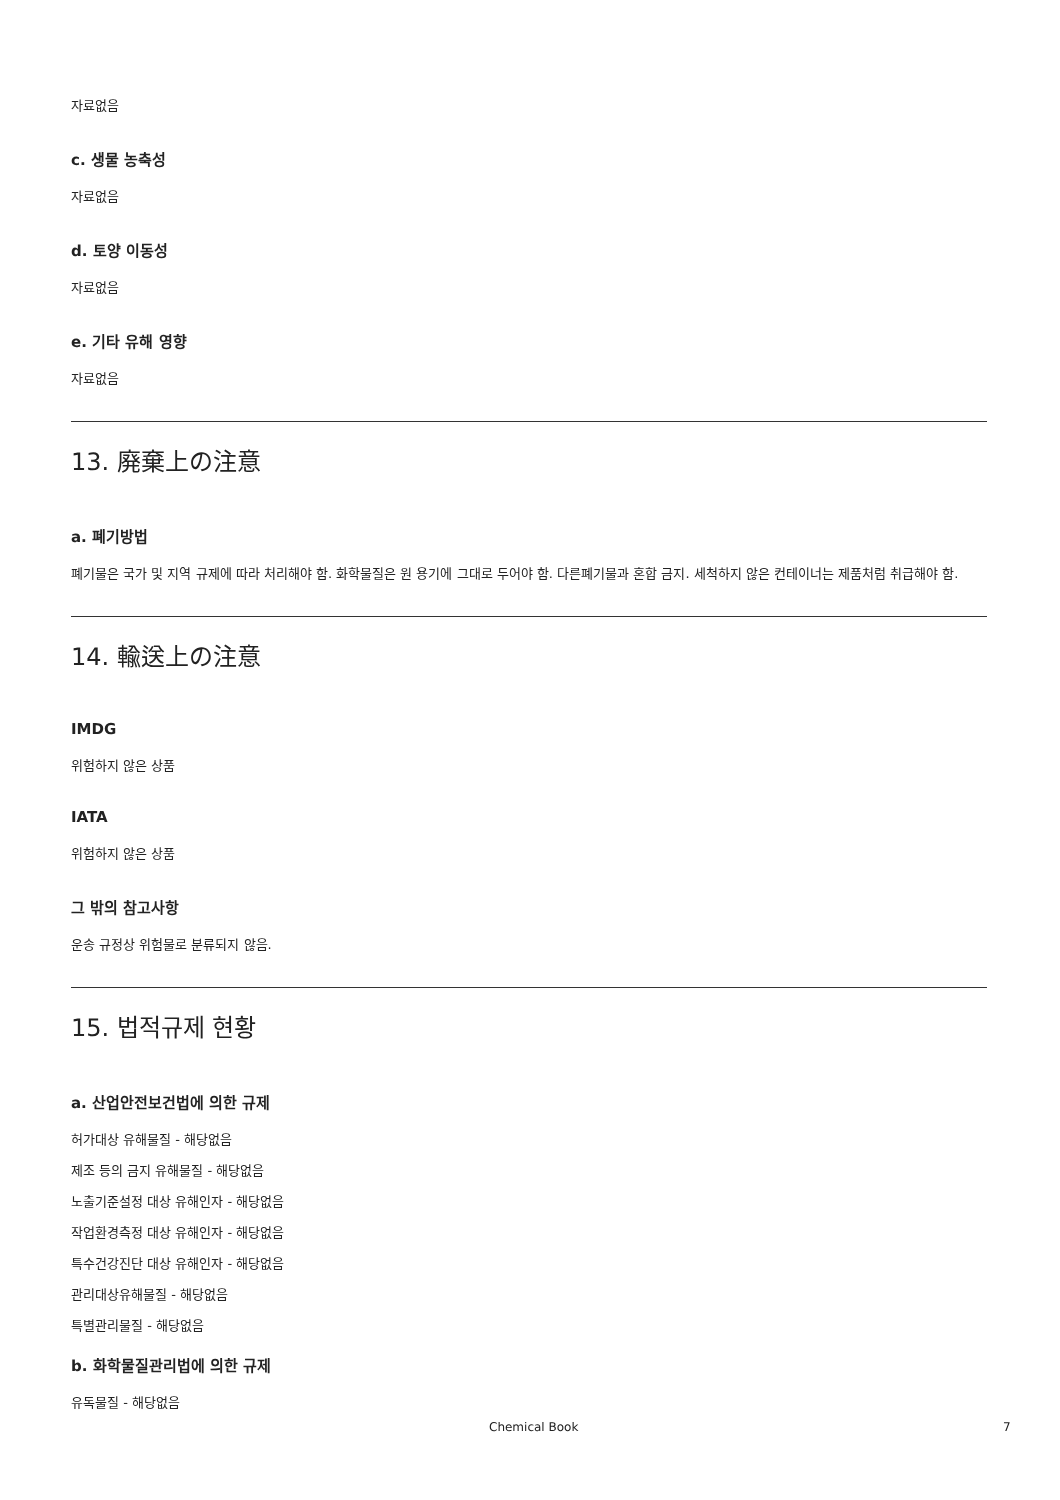자료없음
c. 생물 농축성
자료없음
d. 토양 이동성
자료없음
e. 기타 유해 영향
자료없음
13. 廃棄上の注意
a. 폐기방법
폐기물은 국가 및 지역 규제에 따라 처리해야 함. 화학물질은 원 용기에 그대로 두어야 함. 다른폐기물과 혼합 금지. 세척하지 않은 컨테이너는 제품처럼 취급해야 함.
14. 輸送上の注意
IMDG
위험하지 않은 상품
IATA
위험하지 않은 상품
그 밖의 참고사항
운송 규정상 위험물로 분류되지 않음.
15. 법적규제 현황
a. 산업안전보건법에 의한 규제
허가대상 유해물질 - 해당없음
제조 등의 금지 유해물질 - 해당없음
노출기준설정 대상 유해인자 - 해당없음
작업환경측정 대상 유해인자 - 해당없음
특수건강진단 대상 유해인자 - 해당없음
관리대상유해물질 - 해당없음
특별관리물질 - 해당없음
b. 화학물질관리법에 의한 규제
유독물질 - 해당없음
Chemical Book 7